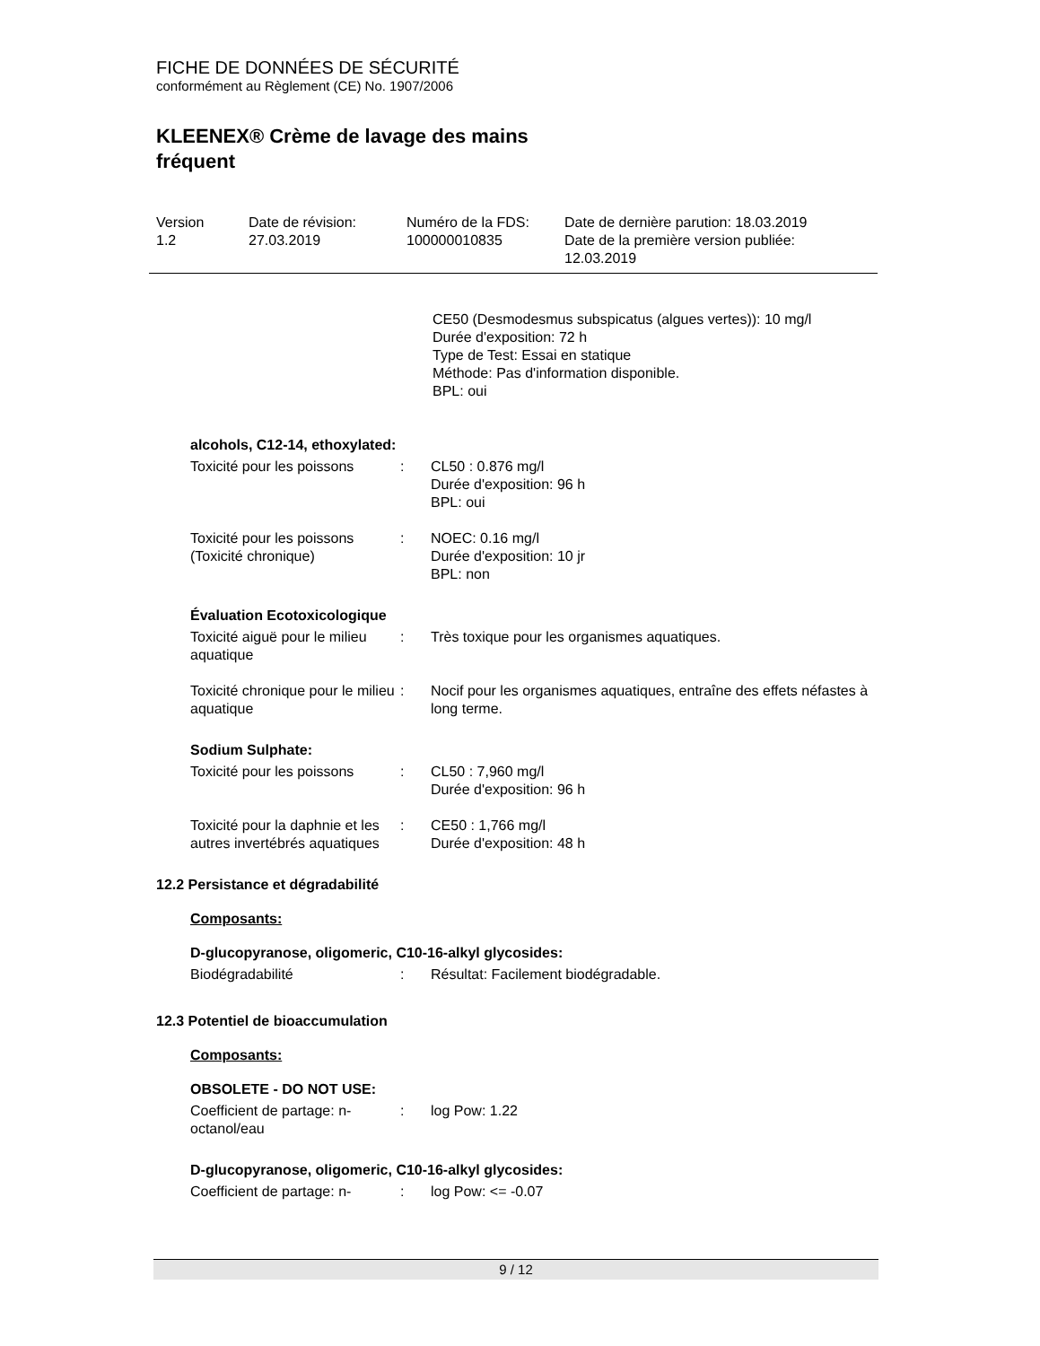FICHE DE DONNÉES DE SÉCURITÉ
conformément au Règlement (CE) No. 1907/2006
KLEENEX® Crème de lavage des mains
fréquent
| Version 1.2 | Date de révision: 27.03.2019 | Numéro de la FDS: 100000010835 | Date de dernière parution: 18.03.2019 Date de la première version publiée: 12.03.2019 |
CE50 (Desmodesmus subspicatus (algues vertes)): 10 mg/l
Durée d'exposition: 72 h
Type de Test: Essai en statique
Méthode: Pas d'information disponible.
BPL: oui
alcohols, C12-14, ethoxylated:
| Toxicité pour les poissons | : | CL50 : 0.876 mg/l Durée d'exposition: 96 h BPL: oui |
| Toxicité pour les poissons (Toxicité chronique) | : | NOEC: 0.16 mg/l Durée d'exposition: 10 jr BPL: non |
Évaluation Ecotoxicologique
| Toxicité aiguë pour le milieu aquatique | : | Très toxique pour les organismes aquatiques. |
| Toxicité chronique pour le milieu aquatique | : | Nocif pour les organismes aquatiques, entraîne des effets néfastes à long terme. |
Sodium Sulphate:
| Toxicité pour les poissons | : | CL50 : 7,960 mg/l Durée d'exposition: 96 h |
| Toxicité pour la daphnie et les autres invertébrés aquatiques | : | CE50 : 1,766 mg/l Durée d'exposition: 48 h |
12.2 Persistance et dégradabilité
Composants:
D-glucopyranose, oligomeric, C10-16-alkyl glycosides:
| Biodégradabilité | : | Résultat: Facilement biodégradable. |
12.3 Potentiel de bioaccumulation
Composants:
OBSOLETE - DO NOT USE:
| Coefficient de partage: n-octanol/eau | : | log Pow: 1.22 |
D-glucopyranose, oligomeric, C10-16-alkyl glycosides:
| Coefficient de partage: n- | : | log Pow: <= -0.07 |
9 / 12